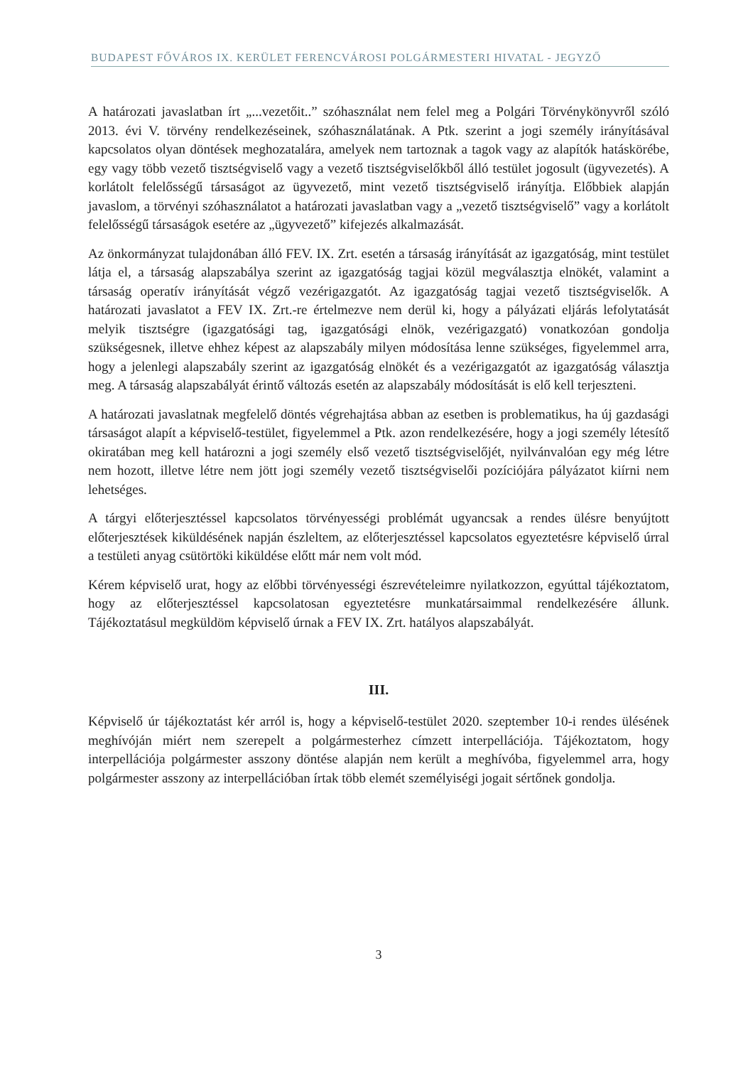BUDAPEST FŐVÁROS IX. KERÜLET FERENCVÁROSI POLGÁRMESTERI HIVATAL - JEGYZŐ
A határozati javaslatban írt „...vezetőit..” szóhasználat nem felel meg a Polgári Törvénykönyvről szóló 2013. évi V. törvény rendelkezéseinek, szóhasználatának. A Ptk. szerint a jogi személy irányításával kapcsolatos olyan döntések meghozatalára, amelyek nem tartoznak a tagok vagy az alapítók hatáskörébe, egy vagy több vezető tisztségviselő vagy a vezető tisztségviselőkből álló testület jogosult (ügyvezetés). A korlátolt felelősségű társaságot az ügyvezető, mint vezető tisztségviselő irányítja. Előbbiek alapján javaslom, a törvényi szóhasználatot a határozati javaslatban vagy a „vezető tisztségviselő” vagy a korlátolt felelősségű társaságok esetére az „ügyvezető” kifejezés alkalmazását.
Az önkormányzat tulajdonában álló FEV. IX. Zrt. esetén a társaság irányítását az igazgatóság, mint testület látja el, a társaság alapszabálya szerint az igazgatóság tagjai közül megválasztja elnökét, valamint a társaság operatív irányítását végző vezérigazgatót. Az igazgatóság tagjai vezető tisztségviselők. A határozati javaslatot a FEV IX. Zrt.-re értelmezve nem derül ki, hogy a pályázati eljárás lefolytatását melyik tisztségre (igazgatósági tag, igazgatósági elnök, vezérigazgató) vonatkozóan gondolja szükségesnek, illetve ehhez képest az alapszabály milyen módosítása lenne szükséges, figyelemmel arra, hogy a jelenlegi alapszabály szerint az igazgatóság elnökét és a vezérigazgatót az igazgatóság választja meg. A társaság alapszabályát érintő változás esetén az alapszabály módosítását is elő kell terjeszteni.
A határozati javaslatnak megfelelő döntés végrehajtása abban az esetben is problematikus, ha új gazdasági társaságot alapít a képviselő-testület, figyelemmel a Ptk. azon rendelkezésére, hogy a jogi személy létesítő okiratában meg kell határozni a jogi személy első vezető tisztségviselőjét, nyilvánvalóan egy még létre nem hozott, illetve létre nem jött jogi személy vezető tisztségviselői pozíciójára pályázatot kiírni nem lehetséges.
A tárgyi előterjesztéssel kapcsolatos törvényességi problémát ugyancsak a rendes ülésre benyújtott előterjesztések kiküldésének napján észleltem, az előterjesztéssel kapcsolatos egyeztetésre képviselő úrral a testületi anyag csütörtöki kiküldése előtt már nem volt mód.
Kérem képviselő urat, hogy az előbbi törvényességi észrevételeimre nyilatkozzon, egyúttal tájékoztatom, hogy az előterjesztéssel kapcsolatosan egyeztetésre munkatársaimmal rendelkezésére állunk. Tájékoztatásul megküldöm képviselő úrnak a FEV IX. Zrt. hatályos alapszabályát.
III.
Képviselő úr tájékoztatást kér arról is, hogy a képviselő-testület 2020. szeptember 10-i rendes ülésének meghívóján miért nem szerepelt a polgármesterhez címzett interpellációja. Tájékoztatom, hogy interpellációja polgármester asszony döntése alapján nem került a meghívóba, figyelemmel arra, hogy polgármester asszony az interpellációban írtak több elemét személyiségi jogait sértőnek gondolja.
3